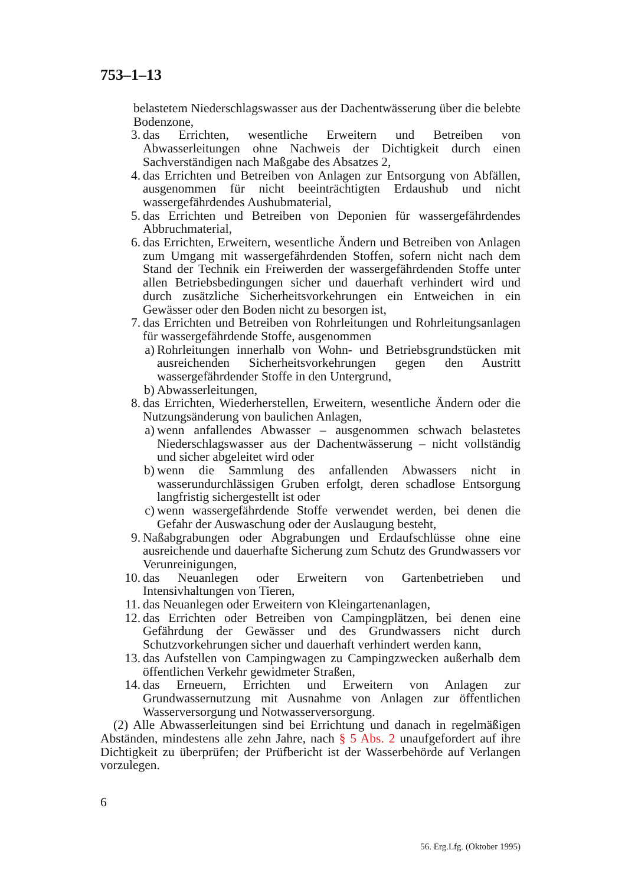753–1–13
belastetem Niederschlagswasser aus der Dachentwässerung über die belebte Bodenzone,
3. das Errichten, wesentliche Erweitern und Betreiben von Abwasserleitungen ohne Nachweis der Dichtigkeit durch einen Sachverständigen nach Maßgabe des Absatzes 2,
4. das Errichten und Betreiben von Anlagen zur Entsorgung von Abfällen, ausgenommen für nicht beeinträchtigten Erdaushub und nicht wassergefährdendes Aushubmaterial,
5. das Errichten und Betreiben von Deponien für wassergefährdendes Abbruchmaterial,
6. das Errichten, Erweitern, wesentliche Ändern und Betreiben von Anlagen zum Umgang mit wassergefährdenden Stoffen, sofern nicht nach dem Stand der Technik ein Freiwerden der wassergefährdenden Stoffe unter allen Betriebsbedingungen sicher und dauerhaft verhindert wird und durch zusätzliche Sicherheitsvorkehrungen ein Entweichen in ein Gewässer oder den Boden nicht zu besorgen ist,
7. das Errichten und Betreiben von Rohrleitungen und Rohrleitungsanlagen für wassergefährdende Stoffe, ausgenommen
a) Rohrleitungen innerhalb von Wohn- und Betriebsgrundstücken mit ausreichenden Sicherheitsvorkehrungen gegen den Austritt wassergefährdender Stoffe in den Untergrund,
b) Abwasserleitungen,
8. das Errichten, Wiederherstellen, Erweitern, wesentliche Ändern oder die Nutzungsänderung von baulichen Anlagen,
a) wenn anfallendes Abwasser – ausgenommen schwach belastetes Niederschlagswasser aus der Dachentwässerung – nicht vollständig und sicher abgeleitet wird oder
b) wenn die Sammlung des anfallenden Abwassers nicht in wasserundurchlässigen Gruben erfolgt, deren schadlose Entsorgung langfristig sichergestellt ist oder
c) wenn wassergefährdende Stoffe verwendet werden, bei denen die Gefahr der Auswaschung oder der Auslaugung besteht,
9. Naßabgrabungen oder Abgrabungen und Erdaufschlüsse ohne eine ausreichende und dauerhafte Sicherung zum Schutz des Grundwassers vor Verunreinigungen,
10. das Neuanlegen oder Erweitern von Gartenbetrieben und Intensivhaltungen von Tieren,
11. das Neuanlegen oder Erweitern von Kleingartenanlagen,
12. das Errichten oder Betreiben von Campingplätzen, bei denen eine Gefährdung der Gewässer und des Grundwassers nicht durch Schutzvorkehrungen sicher und dauerhaft verhindert werden kann,
13. das Aufstellen von Campingwagen zu Campingzwecken außerhalb dem öffentlichen Verkehr gewidmeter Straßen,
14. das Erneuern, Errichten und Erweitern von Anlagen zur Grundwassernutzung mit Ausnahme von Anlagen zur öffentlichen Wasserversorgung und Notwasserversorgung.
(2) Alle Abwasserleitungen sind bei Errichtung und danach in regelmäßigen Abständen, mindestens alle zehn Jahre, nach § 5 Abs. 2 unaufgefordert auf ihre Dichtigkeit zu überprüfen; der Prüfbericht ist der Wasserbehörde auf Verlangen vorzulegen.
6
56. Erg.Lfg. (Oktober 1995)